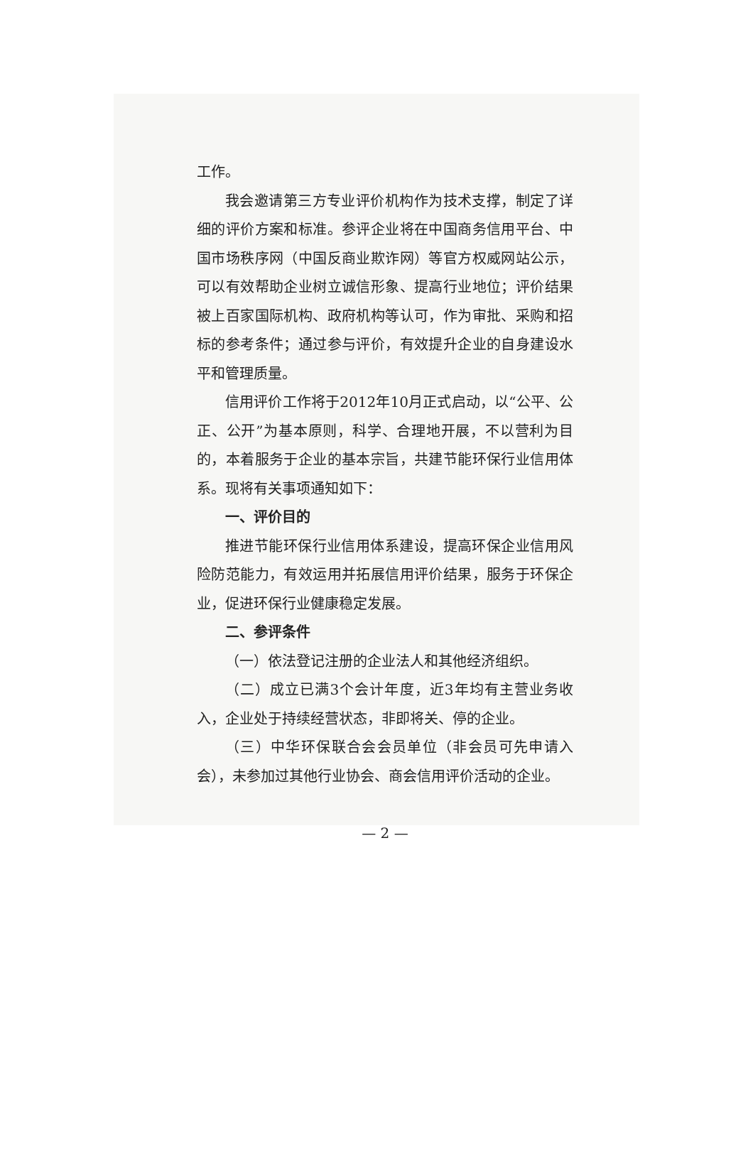工作。
我会邀请第三方专业评价机构作为技术支撑，制定了详细的评价方案和标准。参评企业将在中国商务信用平台、中国市场秩序网（中国反商业欺诈网）等官方权威网站公示，可以有效帮助企业树立诚信形象、提高行业地位；评价结果被上百家国际机构、政府机构等认可，作为审批、采购和招标的参考条件；通过参与评价，有效提升企业的自身建设水平和管理质量。
信用评价工作将于2012年10月正式启动，以“公平、公正、公开”为基本原则，科学、合理地开展，不以营利为目的，本着服务于企业的基本宗旨，共建节能环保行业信用体系。现将有关事项通知如下：
一、评价目的
推进节能环保行业信用体系建设，提高环保企业信用风险防范能力，有效运用并拓展信用评价结果，服务于环保企业，促进环保行业健康稳定发展。
二、参评条件
（一）依法登记注册的企业法人和其他经济组织。
（二）成立已满3个会计年度，近3年均有主营业务收入，企业处于持续经营状态，非即将关、停的企业。
（三）中华环保联合会会员单位（非会员可先申请入会），未参加过其他行业协会、商会信用评价活动的企业。
— 2 —